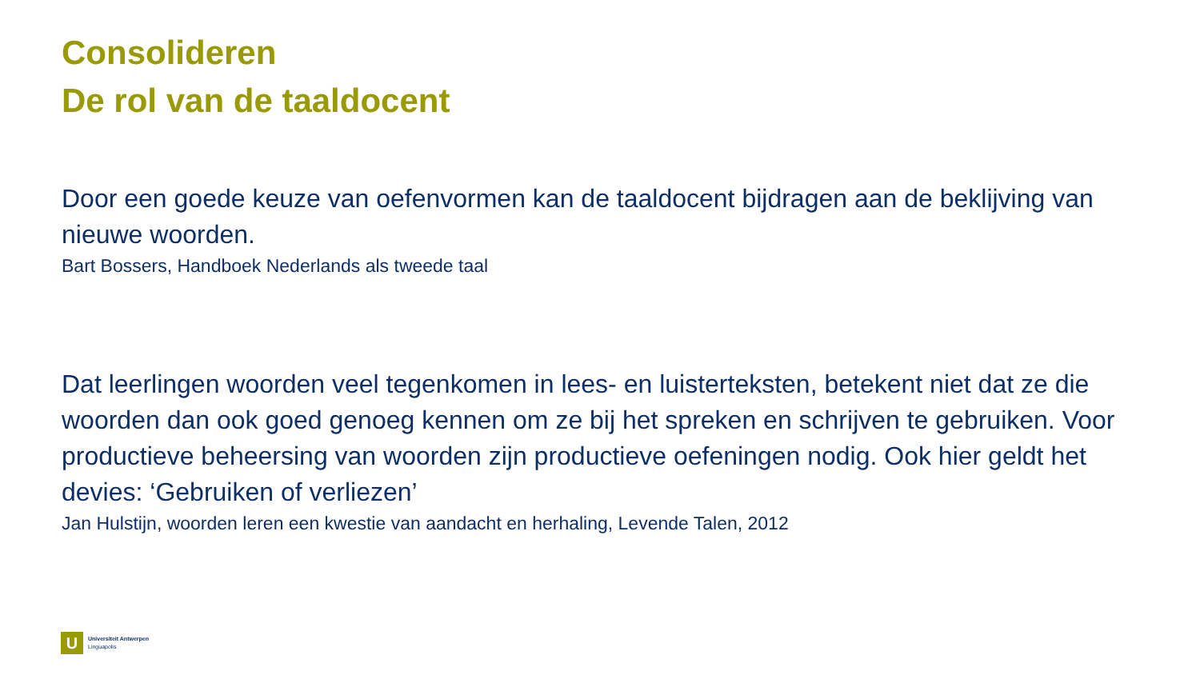Consolideren
De rol van de taaldocent
Door een goede keuze van oefenvormen kan de taaldocent bijdragen aan de beklijving van nieuwe woorden.
Bart Bossers, Handboek Nederlands als tweede taal
Dat leerlingen woorden veel tegenkomen in lees- en luisterteksten, betekent niet dat ze die woorden dan ook goed genoeg kennen om ze bij het spreken en schrijven te gebruiken. Voor productieve beheersing van woorden zijn productieve oefeningen nodig. Ook hier geldt het devies: ‘Gebruiken of verliezen’
Jan Hulstijn, woorden leren een kwestie van aandacht en herhaling, Levende Talen, 2012
U
Universiteit Antwerpen
Linguapolis